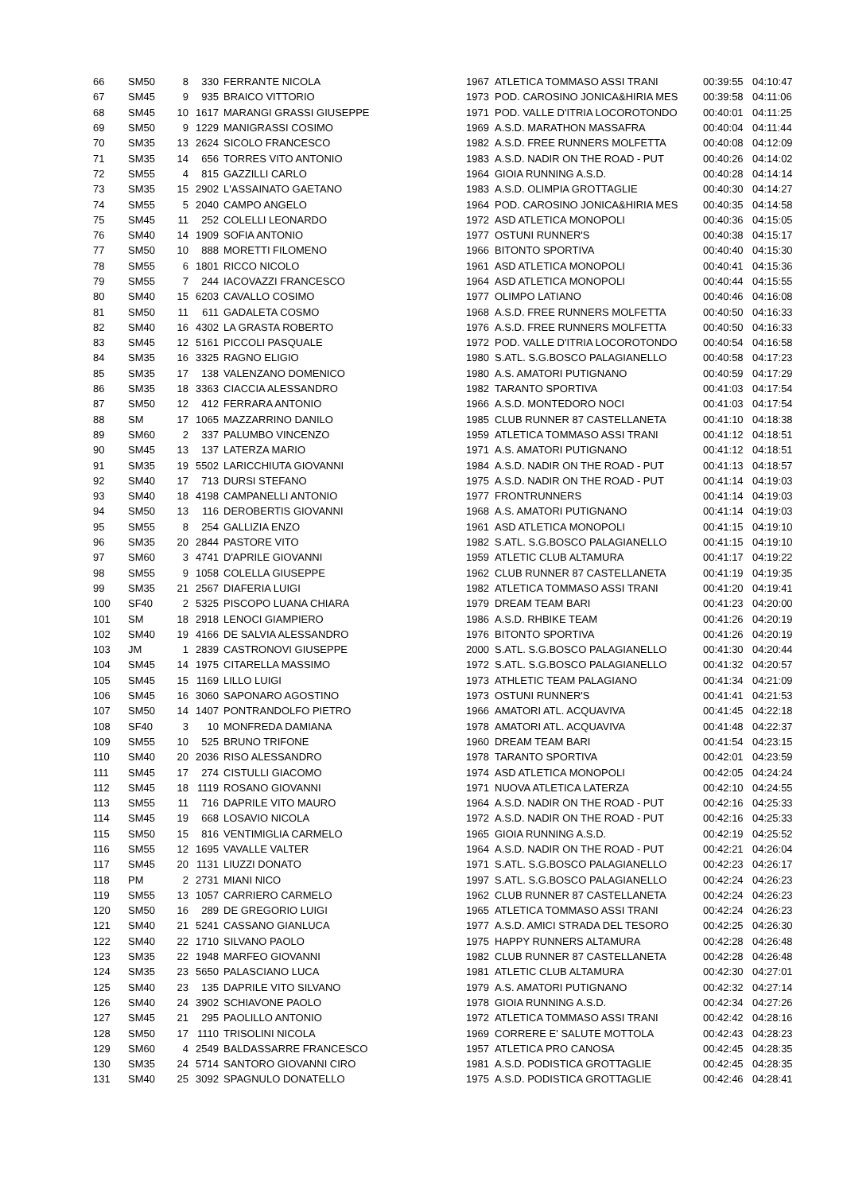| 66 | SM50 | 8 | 330 | FERRANTE NICOLA | 1967 | ATLETICA TOMMASO ASSI TRANI | 00:39:55 | 04:10:47 |
| 67 | SM45 | 9 | 935 | BRAICO VITTORIO | 1973 | POD. CAROSINO JONICA&HIRIA MES | 00:39:58 | 04:11:06 |
| 68 | SM45 | 10 | 1617 | MARANGI GRASSI GIUSEPPE | 1971 | POD. VALLE D'ITRIA LOCOROTONDO | 00:40:01 | 04:11:25 |
| 69 | SM50 | 9 | 1229 | MANIGRASSI COSIMO | 1969 | A.S.D. MARATHON MASSAFRA | 00:40:04 | 04:11:44 |
| 70 | SM35 | 13 | 2624 | SICOLO FRANCESCO | 1982 | A.S.D. FREE RUNNERS MOLFETTA | 00:40:08 | 04:12:09 |
| 71 | SM35 | 14 | 656 | TORRES VITO ANTONIO | 1983 | A.S.D. NADIR ON THE ROAD - PUT | 00:40:26 | 04:14:02 |
| 72 | SM55 | 4 | 815 | GAZZILLI CARLO | 1964 | GIOIA RUNNING A.S.D. | 00:40:28 | 04:14:14 |
| 73 | SM35 | 15 | 2902 | L'ASSAINATO GAETANO | 1983 | A.S.D. OLIMPIA GROTTAGLIE | 00:40:30 | 04:14:27 |
| 74 | SM55 | 5 | 2040 | CAMPO ANGELO | 1964 | POD. CAROSINO JONICA&HIRIA MES | 00:40:35 | 04:14:58 |
| 75 | SM45 | 11 | 252 | COLELLI LEONARDO | 1972 | ASD ATLETICA MONOPOLI | 00:40:36 | 04:15:05 |
| 76 | SM40 | 14 | 1909 | SOFIA ANTONIO | 1977 | OSTUNI RUNNER'S | 00:40:38 | 04:15:17 |
| 77 | SM50 | 10 | 888 | MORETTI FILOMENO | 1966 | BITONTO SPORTIVA | 00:40:40 | 04:15:30 |
| 78 | SM55 | 6 | 1801 | RICCO NICOLO | 1961 | ASD ATLETICA MONOPOLI | 00:40:41 | 04:15:36 |
| 79 | SM55 | 7 | 244 | IACOVAZZI FRANCESCO | 1964 | ASD ATLETICA MONOPOLI | 00:40:44 | 04:15:55 |
| 80 | SM40 | 15 | 6203 | CAVALLO COSIMO | 1977 | OLIMPO LATIANO | 00:40:46 | 04:16:08 |
| 81 | SM50 | 11 | 611 | GADALETA COSMO | 1968 | A.S.D. FREE RUNNERS MOLFETTA | 00:40:50 | 04:16:33 |
| 82 | SM40 | 16 | 4302 | LA GRASTA ROBERTO | 1976 | A.S.D. FREE RUNNERS MOLFETTA | 00:40:50 | 04:16:33 |
| 83 | SM45 | 12 | 5161 | PICCOLI PASQUALE | 1972 | POD. VALLE D'ITRIA LOCOROTONDO | 00:40:54 | 04:16:58 |
| 84 | SM35 | 16 | 3325 | RAGNO ELIGIO | 1980 | S.ATL. S.G.BOSCO PALAGIANELLO | 00:40:58 | 04:17:23 |
| 85 | SM35 | 17 | 138 | VALENZANO DOMENICO | 1980 | A.S. AMATORI PUTIGNANO | 00:40:59 | 04:17:29 |
| 86 | SM35 | 18 | 3363 | CIACCIA ALESSANDRO | 1982 | TARANTO SPORTIVA | 00:41:03 | 04:17:54 |
| 87 | SM50 | 12 | 412 | FERRARA ANTONIO | 1966 | A.S.D. MONTEDORO NOCI | 00:41:03 | 04:17:54 |
| 88 | SM | 17 | 1065 | MAZZARRINO DANILO | 1985 | CLUB RUNNER 87 CASTELLANETA | 00:41:10 | 04:18:38 |
| 89 | SM60 | 2 | 337 | PALUMBO VINCENZO | 1959 | ATLETICA TOMMASO ASSI TRANI | 00:41:12 | 04:18:51 |
| 90 | SM45 | 13 | 137 | LATERZA MARIO | 1971 | A.S. AMATORI PUTIGNANO | 00:41:12 | 04:18:51 |
| 91 | SM35 | 19 | 5502 | LARICCHIUTA GIOVANNI | 1984 | A.S.D. NADIR ON THE ROAD - PUT | 00:41:13 | 04:18:57 |
| 92 | SM40 | 17 | 713 | DURSI STEFANO | 1975 | A.S.D. NADIR ON THE ROAD - PUT | 00:41:14 | 04:19:03 |
| 93 | SM40 | 18 | 4198 | CAMPANELLI ANTONIO | 1977 | FRONTRUNNERS | 00:41:14 | 04:19:03 |
| 94 | SM50 | 13 | 116 | DEROBERTIS GIOVANNI | 1968 | A.S. AMATORI PUTIGNANO | 00:41:14 | 04:19:03 |
| 95 | SM55 | 8 | 254 | GALLIZIA ENZO | 1961 | ASD ATLETICA MONOPOLI | 00:41:15 | 04:19:10 |
| 96 | SM35 | 20 | 2844 | PASTORE VITO | 1982 | S.ATL. S.G.BOSCO PALAGIANELLO | 00:41:15 | 04:19:10 |
| 97 | SM60 | 3 | 4741 | D'APRILE GIOVANNI | 1959 | ATLETIC CLUB ALTAMURA | 00:41:17 | 04:19:22 |
| 98 | SM55 | 9 | 1058 | COLELLA GIUSEPPE | 1962 | CLUB RUNNER 87 CASTELLANETA | 00:41:19 | 04:19:35 |
| 99 | SM35 | 21 | 2567 | DIAFERIA LUIGI | 1982 | ATLETICA TOMMASO ASSI TRANI | 00:41:20 | 04:19:41 |
| 100 | SF40 | 2 | 5325 | PISCOPO LUANA CHIARA | 1979 | DREAM TEAM BARI | 00:41:23 | 04:20:00 |
| 101 | SM | 18 | 2918 | LENOCI GIAMPIERO | 1986 | A.S.D. RHBIKE TEAM | 00:41:26 | 04:20:19 |
| 102 | SM40 | 19 | 4166 | DE SALVIA ALESSANDRO | 1976 | BITONTO SPORTIVA | 00:41:26 | 04:20:19 |
| 103 | JM | 1 | 2839 | CASTRONOVI GIUSEPPE | 2000 | S.ATL. S.G.BOSCO PALAGIANELLO | 00:41:30 | 04:20:44 |
| 104 | SM45 | 14 | 1975 | CITARELLA MASSIMO | 1972 | S.ATL. S.G.BOSCO PALAGIANELLO | 00:41:32 | 04:20:57 |
| 105 | SM45 | 15 | 1169 | LILLO LUIGI | 1973 | ATHLETIC TEAM PALAGIANO | 00:41:34 | 04:21:09 |
| 106 | SM45 | 16 | 3060 | SAPONARO AGOSTINO | 1973 | OSTUNI RUNNER'S | 00:41:41 | 04:21:53 |
| 107 | SM50 | 14 | 1407 | PONTRANDOLFO PIETRO | 1966 | AMATORI ATL. ACQUAVIVA | 00:41:45 | 04:22:18 |
| 108 | SF40 | 3 | 10 | MONFREDA DAMIANA | 1978 | AMATORI ATL. ACQUAVIVA | 00:41:48 | 04:22:37 |
| 109 | SM55 | 10 | 525 | BRUNO TRIFONE | 1960 | DREAM TEAM BARI | 00:41:54 | 04:23:15 |
| 110 | SM40 | 20 | 2036 | RISO ALESSANDRO | 1978 | TARANTO SPORTIVA | 00:42:01 | 04:23:59 |
| 111 | SM45 | 17 | 274 | CISTULLI GIACOMO | 1974 | ASD ATLETICA MONOPOLI | 00:42:05 | 04:24:24 |
| 112 | SM45 | 18 | 1119 | ROSANO GIOVANNI | 1971 | NUOVA ATLETICA LATERZA | 00:42:10 | 04:24:55 |
| 113 | SM55 | 11 | 716 | DAPRILE VITO MAURO | 1964 | A.S.D. NADIR ON THE ROAD - PUT | 00:42:16 | 04:25:33 |
| 114 | SM45 | 19 | 668 | LOSAVIO NICOLA | 1972 | A.S.D. NADIR ON THE ROAD - PUT | 00:42:16 | 04:25:33 |
| 115 | SM50 | 15 | 816 | VENTIMIGLIA CARMELO | 1965 | GIOIA RUNNING A.S.D. | 00:42:19 | 04:25:52 |
| 116 | SM55 | 12 | 1695 | VAVALLE VALTER | 1964 | A.S.D. NADIR ON THE ROAD - PUT | 00:42:21 | 04:26:04 |
| 117 | SM45 | 20 | 1131 | LIUZZI DONATO | 1971 | S.ATL. S.G.BOSCO PALAGIANELLO | 00:42:23 | 04:26:17 |
| 118 | PM | 2 | 2731 | MIANI NICO | 1997 | S.ATL. S.G.BOSCO PALAGIANELLO | 00:42:24 | 04:26:23 |
| 119 | SM55 | 13 | 1057 | CARRIERO CARMELO | 1962 | CLUB RUNNER 87 CASTELLANETA | 00:42:24 | 04:26:23 |
| 120 | SM50 | 16 | 289 | DE GREGORIO LUIGI | 1965 | ATLETICA TOMMASO ASSI TRANI | 00:42:24 | 04:26:23 |
| 121 | SM40 | 21 | 5241 | CASSANO GIANLUCA | 1977 | A.S.D. AMICI STRADA DEL TESORO | 00:42:25 | 04:26:30 |
| 122 | SM40 | 22 | 1710 | SILVANO PAOLO | 1975 | HAPPY RUNNERS ALTAMURA | 00:42:28 | 04:26:48 |
| 123 | SM35 | 22 | 1948 | MARFEO GIOVANNI | 1982 | CLUB RUNNER 87 CASTELLANETA | 00:42:28 | 04:26:48 |
| 124 | SM35 | 23 | 5650 | PALASCIANO LUCA | 1981 | ATLETIC CLUB ALTAMURA | 00:42:30 | 04:27:01 |
| 125 | SM40 | 23 | 135 | DAPRILE VITO SILVANO | 1979 | A.S. AMATORI PUTIGNANO | 00:42:32 | 04:27:14 |
| 126 | SM40 | 24 | 3902 | SCHIAVONE PAOLO | 1978 | GIOIA RUNNING A.S.D. | 00:42:34 | 04:27:26 |
| 127 | SM45 | 21 | 295 | PAOLILLO ANTONIO | 1972 | ATLETICA TOMMASO ASSI TRANI | 00:42:42 | 04:28:16 |
| 128 | SM50 | 17 | 1110 | TRISOLINI NICOLA | 1969 | CORRERE E' SALUTE MOTTOLA | 00:42:43 | 04:28:23 |
| 129 | SM60 | 4 | 2549 | BALDASSARRE FRANCESCO | 1957 | ATLETICA PRO CANOSA | 00:42:45 | 04:28:35 |
| 130 | SM35 | 24 | 5714 | SANTORO GIOVANNI CIRO | 1981 | A.S.D. PODISTICA GROTTAGLIE | 00:42:45 | 04:28:35 |
| 131 | SM40 | 25 | 3092 | SPAGNULO DONATELLO | 1975 | A.S.D. PODISTICA GROTTAGLIE | 00:42:46 | 04:28:41 |